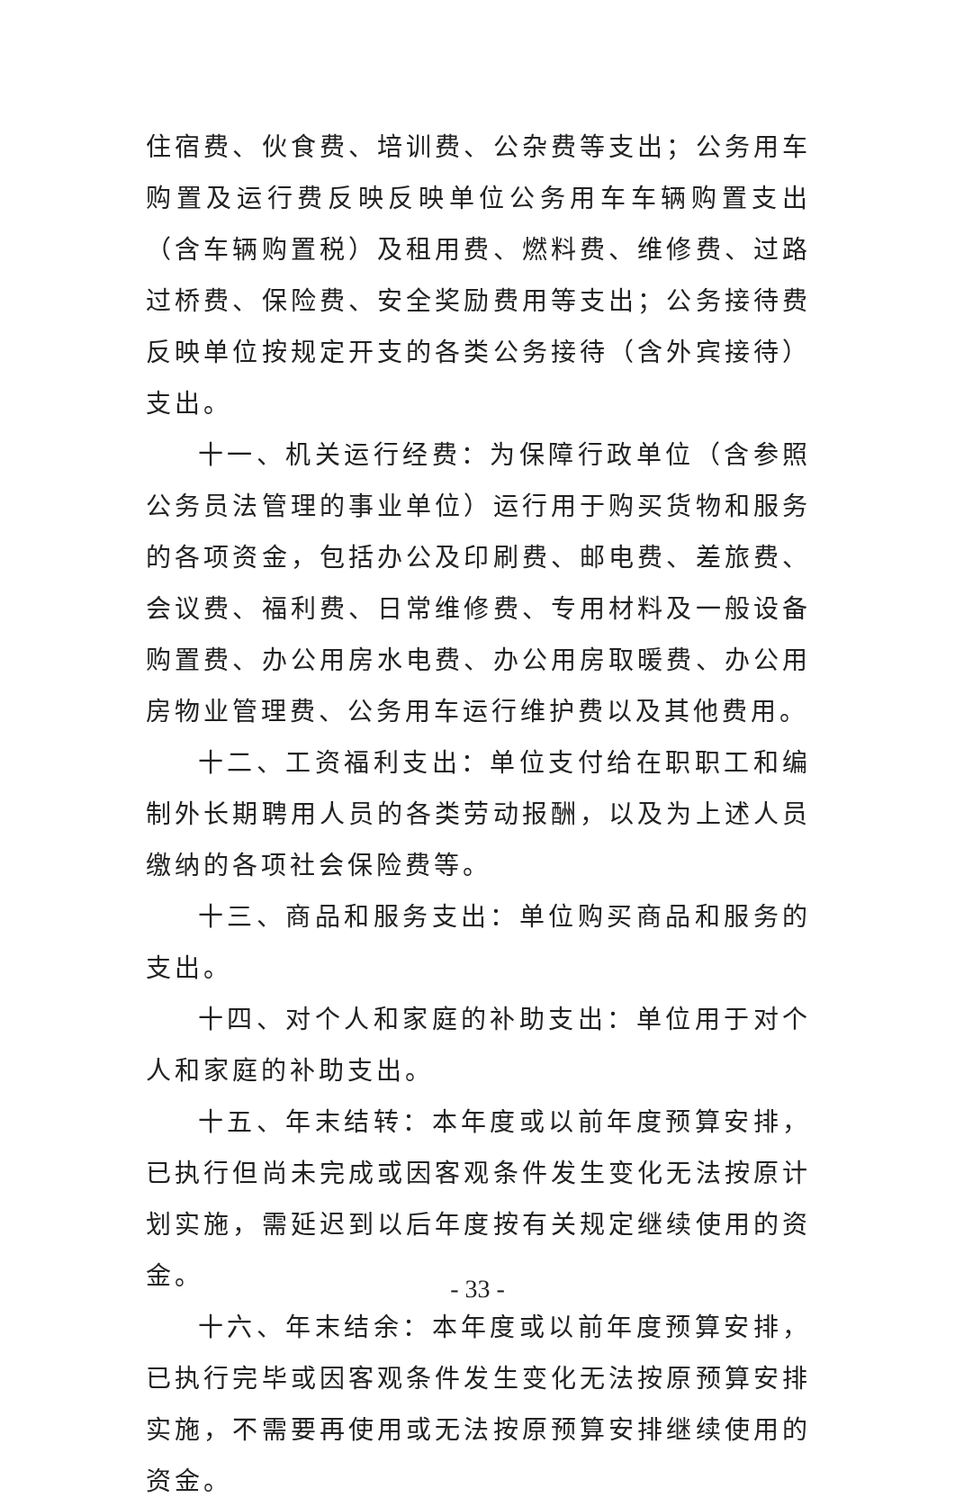住宿费、伙食费、培训费、公杂费等支出；公务用车购置及运行费反映反映单位公务用车车辆购置支出（含车辆购置税）及租用费、燃料费、维修费、过路过桥费、保险费、安全奖励费用等支出；公务接待费反映单位按规定开支的各类公务接待（含外宾接待）支出。
十一、机关运行经费：为保障行政单位（含参照公务员法管理的事业单位）运行用于购买货物和服务的各项资金，包括办公及印刷费、邮电费、差旅费、会议费、福利费、日常维修费、专用材料及一般设备购置费、办公用房水电费、办公用房取暖费、办公用房物业管理费、公务用车运行维护费以及其他费用。
十二、工资福利支出：单位支付给在职职工和编制外长期聘用人员的各类劳动报酬，以及为上述人员缴纳的各项社会保险费等。
十三、商品和服务支出：单位购买商品和服务的支出。
十四、对个人和家庭的补助支出：单位用于对个人和家庭的补助支出。
十五、年末结转：本年度或以前年度预算安排，已执行但尚未完成或因客观条件发生变化无法按原计划实施，需延迟到以后年度按有关规定继续使用的资金。
十六、年末结余：本年度或以前年度预算安排，已执行完毕或因客观条件发生变化无法按原预算安排实施，不需要再使用或无法按原预算安排继续使用的资金。
- 33 -